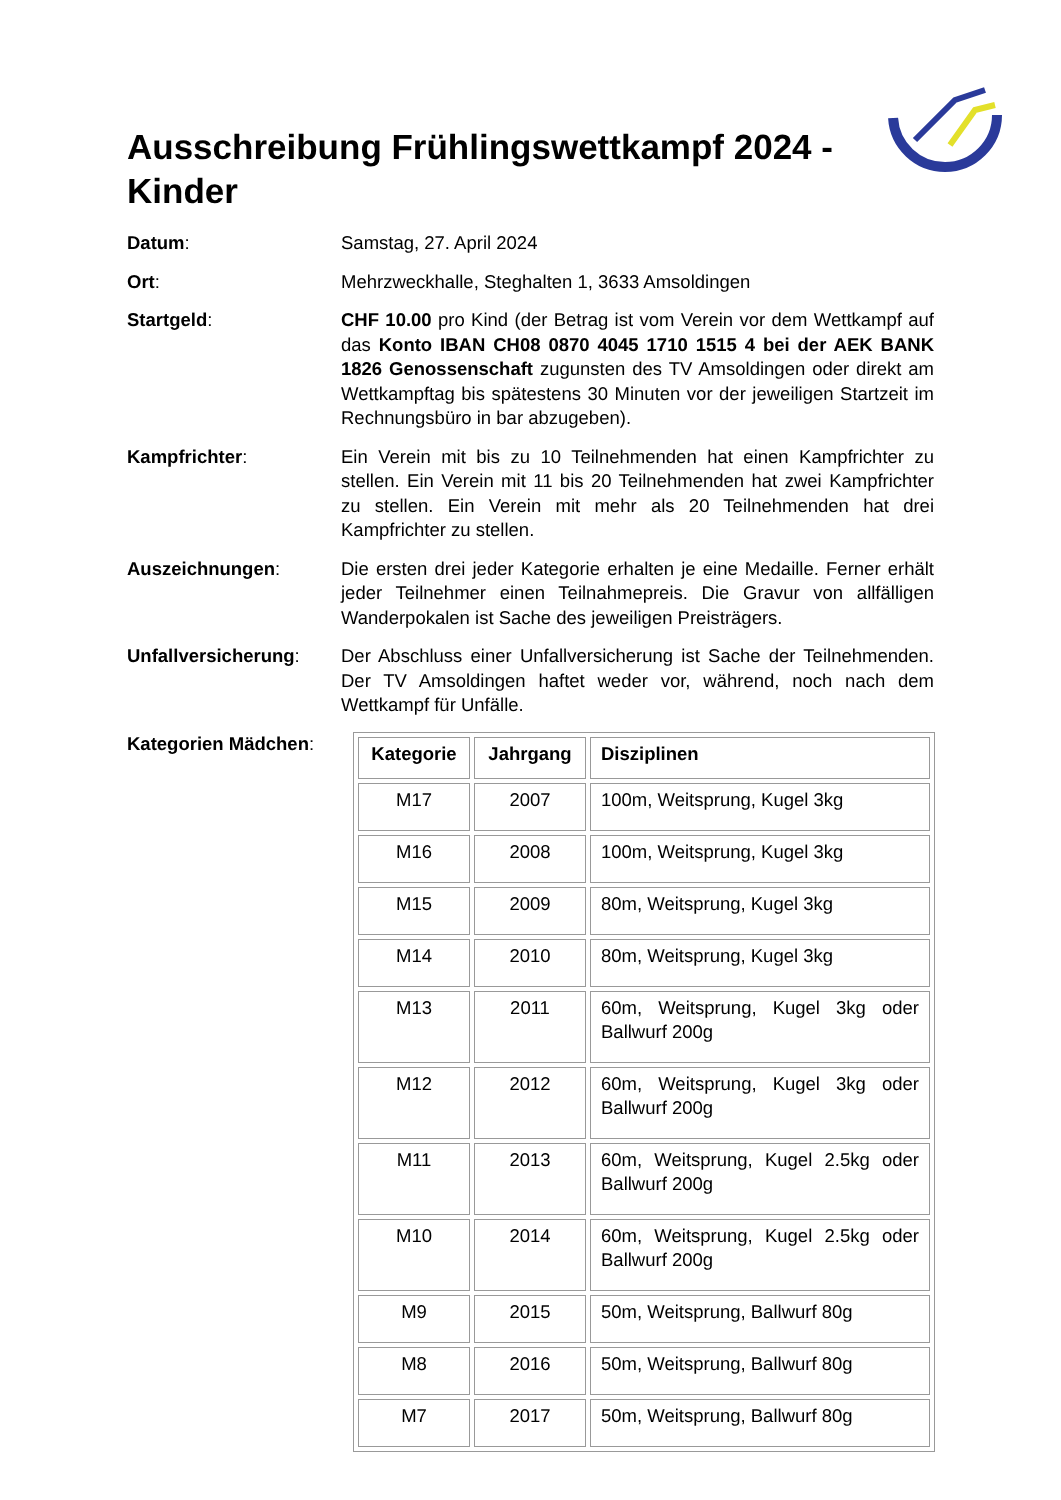Ausschreibung Frühlingswettkampf 2024 - Kinder
Datum: Samstag, 27. April 2024
Ort: Mehrzweckhalle, Steghalten 1, 3633 Amsoldingen
Startgeld: CHF 10.00 pro Kind (der Betrag ist vom Verein vor dem Wettkampf auf das Konto IBAN CH08 0870 4045 1710 1515 4 bei der AEK BANK 1826 Genossenschaft zugunsten des TV Amsoldingen oder direkt am Wettkampftag bis spätestens 30 Minuten vor der jeweiligen Startzeit im Rechnungsbüro in bar abzugeben).
Kampfrichter: Ein Verein mit bis zu 10 Teilnehmenden hat einen Kampfrichter zu stellen. Ein Verein mit 11 bis 20 Teilnehmenden hat zwei Kampfrichter zu stellen. Ein Verein mit mehr als 20 Teilnehmenden hat drei Kampfrichter zu stellen.
Auszeichnungen: Die ersten drei jeder Kategorie erhalten je eine Medaille. Ferner erhält jeder Teilnehmer einen Teilnahmepreis. Die Gravur von allfälligen Wanderpokalen ist Sache des jeweiligen Preisträgers.
Unfallversicherung: Der Abschluss einer Unfallversicherung ist Sache der Teilnehmenden. Der TV Amsoldingen haftet weder vor, während, noch nach dem Wettkampf für Unfälle.
Kategorien Mädchen:
| Kategorie | Jahrgang | Disziplinen |
| --- | --- | --- |
| M17 | 2007 | 100m, Weitsprung, Kugel 3kg |
| M16 | 2008 | 100m, Weitsprung, Kugel 3kg |
| M15 | 2009 | 80m, Weitsprung, Kugel 3kg |
| M14 | 2010 | 80m, Weitsprung, Kugel 3kg |
| M13 | 2011 | 60m, Weitsprung, Kugel 3kg oder Ballwurf 200g |
| M12 | 2012 | 60m, Weitsprung, Kugel 3kg oder Ballwurf 200g |
| M11 | 2013 | 60m, Weitsprung, Kugel 2.5kg oder Ballwurf 200g |
| M10 | 2014 | 60m, Weitsprung, Kugel 2.5kg oder Ballwurf 200g |
| M9 | 2015 | 50m, Weitsprung, Ballwurf 80g |
| M8 | 2016 | 50m, Weitsprung, Ballwurf 80g |
| M7 | 2017 | 50m, Weitsprung, Ballwurf 80g |